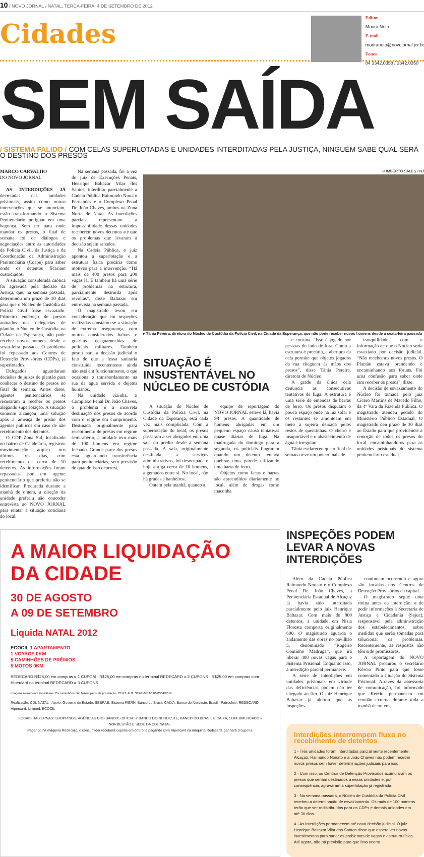10 / NOVO JORNAL / NATAL, TERÇA-FEIRA, 4 DE SETEMBRO DE 2012
Cidades
Editor
Moura Neto
E-mail
mouraneto@novojornal.jor.br
Fones
84 3342.0358 / 3342.0350
SEM SAÍDA
/ SISTEMA FALIDO / COM CELAS SUPERLOTADAS E UNIDADES INTERDITADAS PELA JUSTIÇA, NINGUÉM SABE QUAL SERÁ O DESTINO DOS PRESOS
MARCO CARVALHO
DO NOVO JORNAL
AS INTERDIÇÕES JÁ decretadas nas unidades prisionais, assim como outras intervenções que se anunciam, estão transformando o Sistema Penitenciário potiguar em uma bagunça. Sem ter para onde mandar os presos, o final de semana foi de diálogos e negociações entre as autoridades da Polícia Civil, da Justiça e da Coordenação da Administração Penitenciária (Coape) para saber onde os detentos ficariam custodiados.
A situação considerada caótica foi agravada pela decisão da Justiça, que, na semana passada, determinou um prazo de 30 dias para que o Núcleo de Custódia da Polícia Civil fosse esvaziado. Primeiro endereço de presos autuados nas delegacias de plantão, o Núcleo de Custódia, na Cidade da Esperança, não pode receber novos homens desde a sexta-feira passada. O problema foi repassado aos Centros de Detenção Provisórios (CDPs), já superlotados.
Delegados aguardaram decisões de juízes de plantão para conhecer o destino de presos no final de semana. Antes disso, agentes penitenciários se recusaram a receber os presos alegando superlotação. A situação somente alcançou uma solução após a ameaça de prisão dos agentes públicos em caso de não recebimento dos detentos.
O CDP Zona Sul, localizado no bairro de Candelária, registrou movimentação atípica nos últimos três dias, com recebimento de cerca de 10 detentos. As informações foram repassadas por um agente penitenciário que preferiu não se identificar. Procurada durante a manhã de ontem, a direção da unidade preferiu não conceder entrevista ao NOVO JORNAL para relatar a situação cotidiana do local.
Na semana passada, foi a vez do juiz de Execuções Penais, Henrique Baltazar Vilar dos Santos, interditar parcialmente a Cadeia Pública Raimundo Nonato Fernandes e o Complexo Penal Dr. João Chaves, ambos na Zona Norte de Natal. As interdições parciais representam a impossibilidade dessas unidades receberem novos detentos até que os problemas que levaram à decisão sejam sanados.
Na Cadeia Pública, o juiz apontou a superlotação e a estrutura física precária como motivos para a intervenção. “Há mais de 400 presos para 200 vagas lá. E também há uma série de problemas na estrutura, parcialmente destruída após revoltas”, disse Baltazar em entrevista na semana passada.
O magistrado levou em consideração que em inspeções realizadas constatou-se a situação de extrema insegurança, com muros considerados baixos e guaritas desguarnecidas de policiais militares. Também pesou para a decisão judicial o fato de que a fossa sanitária construída recentemente ainda não está em funcionamento, o que ocasiona o transbordamento na rua da água servida e dejetos humanos.
Na unidade vizinha, o Complexo Penal Dr. João Chaves, o problema é a incorreta destinação dos presos de acordo com o regime em cumprimento. Destinada originalmente para recebimento de presos em regime semi-aberto, a unidade tem mais de 100 homens em regime fechado. Grande parte dos presos está aguardando transferência para penitenciárias, sem previsão de quando isso ocorrerá.
HUMBERTO SALES / NJ
▸ Tânia Pereira, diretora do Núcleo de Custódia da Polícia Civil, na Cidade da Esperança, que não pode receber novos homens desde a sexta-feira passada
SITUAÇÃO É INSUSTENTÁVEL NO NÚCLEO DE CUSTÓDIA
A situação do Núcleo de Custódia da Polícia Civil, na Cidade da Esperança, está cada vez mais complicada. Com a superlotação do local, os presos passaram a ser abrigados em uma sala do prédio desde a semana passada. A sala, originalmente destinada a serviços administrativos, foi desocupada e hoje abriga cerca de 10 homens, algemados entre si. No local, não há grades e banheiros.
Ontem pela manhã, quando a
equipe de reportagem do NOVO JORNAL esteve lá, havia 98 presos. A quantidade de homens abrigadas em um pequeno espaço causa tentativas quase diárias de fuga. Na madrugada do domingo para a segunda, os policiais flagraram quando um detento tentava quebrar uma parede utilizando uma barra de ferro.
Objetos como facas e barras são apreendidos diariamente no local, além de drogas como maconha
e cocaína. “Isso é jogado por pessoas do lado de fora. Como a estrutura é precária, a abertura da cela permite que objetos jogados da rua cheguem às mãos dos presos”, disse Tânia Pereira, diretora do Núcleo.
A grade da única cela denuncia as consecutivas tentativas de fuga. A estrutura é uma série de emendas de barras de ferro. Os presos disputam o pouco espaço onde há luz solar e os restantes se amontoam em meio a sujeira deixada pelos restos de quentinhas. O cheiro é insuportável e o abastecimento de água é irregular.
Tânia esclareceu que o final de semana teve um pouco mais de
tranquilidade com a informação de que o Núcleo seria esvaziado por decisão judicial. “Não recebemos novos presos. O Plantão estava prendendo e encaminhando aos fóruns. Foi uma confusão para saber onde iam receber os presos”, disse.
A decisão de esvaziamento do Núcleo foi tomada pelo juiz Cícero Martins de Macedo Filho, da 4ª Vara da Fazenda Pública. O magistrado atendeu pedido do Ministério Público Estadual. O magistrado deu prazo de 30 dias ao Estado para que providencie a remoção de todos os presos do local, encaminhando-os para as unidades prisionais do sistema penitenciário estadual.
A MAIOR LIQUIDAÇÃO
DA CIDADE
30 DE AGOSTO
A 09 DE SETEMBRO
Liquida NATAL 2012
ECOCIL 1 APARTAMENTO
1 VOYAGE 0KM
5 CAMINHÕES DE PRÊMIOS
5 MOTOS 0KM
REDECARD R$25,00 em compras = 1 CUPOM · R$25,00 em compras no terminal REDECARD = 2 CUPONS · R$25,00 em compras com Hipercard no terminal REDECARD = 3 CUPONS
Imagens meramente ilustrativas. Os caminhões não fazem parte da premiação. CERT. AUT. SEAE-MF Nº 06/0304/2012
Realização: CDL NATAL · Apoio: Governo do Estado, SEBRAE, Sistema FIERN, Banco do Brasil, CAIXA, Banco do Nordeste, Brasil · Patrocínio: REDECARD, Hipercard, Unimed, ECOCIL
LOCAIS DAS URNAS: SHOPPINGS, AGÊNCIAS DOS BANCOS OFICIAIS: BANCO DO NORDESTE, BANCO DO BRASIL E CAIXA, SUPERMERCADOS NORDESTÃO E SEDE DA CDL NATAL.
Pagando na máquina Redecard, o consumidor receberá cupons em dobro, e pagando com Hipercard na máquina Redecard, ganhará 3 cupons.
INSPEÇÕES PODEM LEVAR A NOVAS INTERDIÇÕES
Além da Cadeia Pública Raimundo Nonato e o Complexo Penal Dr. João Chaves, a Penitenciária Estadual de Alcaçuz já havia sido interditada parcialmente pelo juiz Henrique Baltazar. Com mais de 800 detentos, a unidade em Nísia Floresta comporta originalmente 600. O magistrado aguarda o andamento das obras no pavilhão 5, denominado “Rogério Coutinho Madruga”, que irá liberar 400 novas vagas para o Sistema Prisional. Enquanto isso, a interdição parcial permanece.
A série de interdições em unidades prisionais em virtude das deficiências podem não ter chegado ao fim. O juiz Henrique Baltazar já alertou que as inspeções
continuam ocorrendo e agora são focadas nos Centros de Detenção Provisórios da capital.
O magistrado segue uma rotina antes da interdição: a de pedir informações à Secretaria de Justiça e Cidadania (Sejuc), responsável pela administração dos estabelecimentos, sobre medidas que serão tomadas para solucionar os problemas. Recentemente, as respostas não têm sido promissoras.
A reportagem do NOVO JORNAL procurou o secretário Kércio Pinto para que fosse comentado a situação do Sistema Prisional. Através da assessoria de comunicação, foi informado que Kércio permaneceu em reunião externa durante toda a manhã de ontem.
Interdições interrompem fluxo no recebimento de detentos
1 - Três unidades foram interditadas parcialmente recentemente. Alcaçuz, Raimundo Nonato e a João Chaves não podem receber novos presos sem haver determinações judiciais para isso.
2 - Com isso, os Centros de Detenção Provisórios acumularam os presos que seriam destinados a essas unidades e, por consequência, agravaram a superlotação já registrada.
3 - Na semana passada, o Núcleo de Custódia da Polícia Civil recebeu a determinação de esvaziamento. Os mais de 100 homens terão que ser redistribuídos para os CDPs e demais unidades em até 30 dias.
4 - As interdições permanecem até nova decisão judicial. O juiz Henrique Baltazar Vilar dos Santos disse que espera ver novos investimentos para sanar os problemas de vagas e estrutura física. Até agora, não há previsão para que isso ocorra.